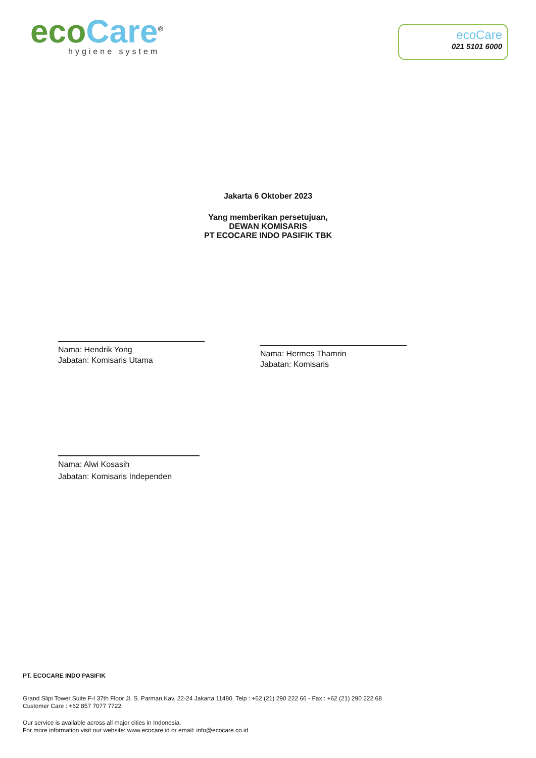eco Care<sup>®</sup>
hygiene system
ecoCare
021 5101 6000
Jakarta 6 Oktober 2023
Yang memberikan persetujuan,
DEWAN KOMISARIS
PT ECOCARE INDO PASIFIK TBK
Nama: Hendrik Yong
Jabatan: Komisaris Utama
Nama: Hermes Thamrin
Jabatan: Komisaris
Nama: Alwi Kosasih
Jabatan: Komisaris Independen
PT. ECOCARE INDO PASIFIK
Grand Slipi Tower Suite F-I 37th Floor Jl. S. Parman Kav. 22-24 Jakarta 11480. Telp : +62 (21) 290 222 66 - Fax : +62 (21) 290 222 68
Customer Care : +62 857 7077 7722
Our service is available across all major cities in Indonesia.
For more information visit our website: www.ecocare.id or email: info@ecocare.co.id